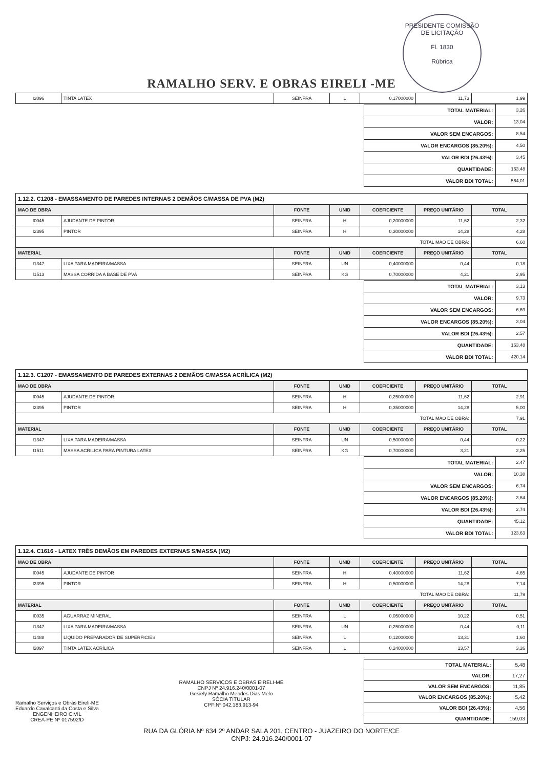RAMALHO SERV. E OBRAS EIRELI -ME
PRESIDENTE COMISSÃO DE LICITAÇÃO
Fl. 1830
Rúbrica
| I2096 | TINTA LATEX | SEINFRA | L | 0,17000000 | 11,73 | 1,99 |
| TOTAL MATERIAL: | 3,26 |
| VALOR: | 13,04 |
| VALOR SEM ENCARGOS: | 8,54 |
| VALOR ENCARGOS (85.20%): | 4,50 |
| VALOR BDI (26.43%): | 3,45 |
| QUANTIDADE: | 163,48 |
| VALOR BDI TOTAL: | 564,01 |
1.12.2. C1208 - EMASSAMENTO DE PAREDES INTERNAS 2 DEMÃOS C/MASSA DE PVA (M2)
| MAO DE OBRA | | FONTE | UNID | COEFICIENTE | PREÇO UNITÁRIO | TOTAL |
| --- | --- | --- | --- | --- | --- | --- |
| I0045 | AJUDANTE DE PINTOR | SEINFRA | H | 0,20000000 | 11,62 | 2,32 |
| I2395 | PINTOR | SEINFRA | H | 0,30000000 | 14,28 | 4,28 |
| TOTAL MAO DE OBRA: | | | | | | 6,60 |
| MATERIAL | | FONTE | UNID | COEFICIENTE | PREÇO UNITÁRIO | TOTAL |
| I1347 | LIXA PARA MADEIRA/MASSA | SEINFRA | UN | 0,40000000 | 0,44 | 0,18 |
| I1513 | MASSA CORRIDA A BASE DE PVA | SEINFRA | KG | 0,70000000 | 4,21 | 2,95 |
| TOTAL MATERIAL: | 3,13 |
| VALOR: | 9,73 |
| VALOR SEM ENCARGOS: | 6,69 |
| VALOR ENCARGOS (85.20%): | 3,04 |
| VALOR BDI (26.43%): | 2,57 |
| QUANTIDADE: | 163,48 |
| VALOR BDI TOTAL: | 420,14 |
1.12.3. C1207 - EMASSAMENTO DE PAREDES EXTERNAS 2 DEMÃOS C/MASSA ACRÍLICA (M2)
| MAO DE OBRA | | FONTE | UNID | COEFICIENTE | PREÇO UNITÁRIO | TOTAL |
| --- | --- | --- | --- | --- | --- | --- |
| I0045 | AJUDANTE DE PINTOR | SEINFRA | H | 0,25000000 | 11,62 | 2,91 |
| I2395 | PINTOR | SEINFRA | H | 0,35000000 | 14,28 | 5,00 |
| TOTAL MAO DE OBRA: | | | | | | 7,91 |
| MATERIAL | | FONTE | UNID | COEFICIENTE | PREÇO UNITÁRIO | TOTAL |
| I1347 | LIXA PARA MADEIRA/MASSA | SEINFRA | UN | 0,50000000 | 0,44 | 0,22 |
| I1511 | MASSA ACRILICA PARA PINTURA LATEX | SEINFRA | KG | 0,70000000 | 3,21 | 2,25 |
| TOTAL MATERIAL: | 2,47 |
| VALOR: | 10,38 |
| VALOR SEM ENCARGOS: | 6,74 |
| VALOR ENCARGOS (85.20%): | 3,64 |
| VALOR BDI (26.43%): | 2,74 |
| QUANTIDADE: | 45,12 |
| VALOR BDI TOTAL: | 123,63 |
1.12.4. C1616 - LATEX TRÊS DEMÃOS EM PAREDES EXTERNAS S/MASSA (M2)
| MAO DE OBRA | | FONTE | UNID | COEFICIENTE | PREÇO UNITÁRIO | TOTAL |
| --- | --- | --- | --- | --- | --- | --- |
| I0045 | AJUDANTE DE PINTOR | SEINFRA | H | 0,40000000 | 11,62 | 4,65 |
| I2395 | PINTOR | SEINFRA | H | 0,50000000 | 14,28 | 7,14 |
| TOTAL MAO DE OBRA: | | | | | | 11,79 |
| MATERIAL | | FONTE | UNID | COEFICIENTE | PREÇO UNITÁRIO | TOTAL |
| I0035 | AGUARRAZ MINERAL | SEINFRA | L | 0,05000000 | 10,22 | 0,51 |
| I1347 | LIXA PARA MADEIRA/MASSA | SEINFRA | UN | 0,25000000 | 0,44 | 0,11 |
| I1488 | LÍQUIDO PREPARADOR DE SUPERFICIES | SEINFRA | L | 0,12000000 | 13,31 | 1,60 |
| I2097 | TINTA LATEX ACRÍLICA | SEINFRA | L | 0,24000000 | 13,57 | 3,26 |
Ramalho Serviços e Obras Eireli-ME
Eduardo Cavalcanti da Costa e Silva
ENGENHEIRO CIVIL
CREA-PE Nº 017592/D
RAMALHO SERVIÇOS E OBRAS EIRELI-ME
CNPJ Nº 24.916.240/0001-07
Gesiely Ramalho Mendes Dias Melo
SÓCIA TITULAR
CPF:Nº 042.183.913-94
| TOTAL MATERIAL: | 5,48 |
| VALOR: | 17,27 |
| VALOR SEM ENCARGOS: | 11,85 |
| VALOR ENCARGOS (85.20%): | 5,42 |
| VALOR BDI (26.43%): | 4,56 |
| QUANTIDADE: | 159,03 |
RUA DA GLÓRIA Nº 634 2º ANDAR SALA 201, CENTRO - JUAZEIRO DO NORTE/CE
CNPJ: 24.916.240/0001-07